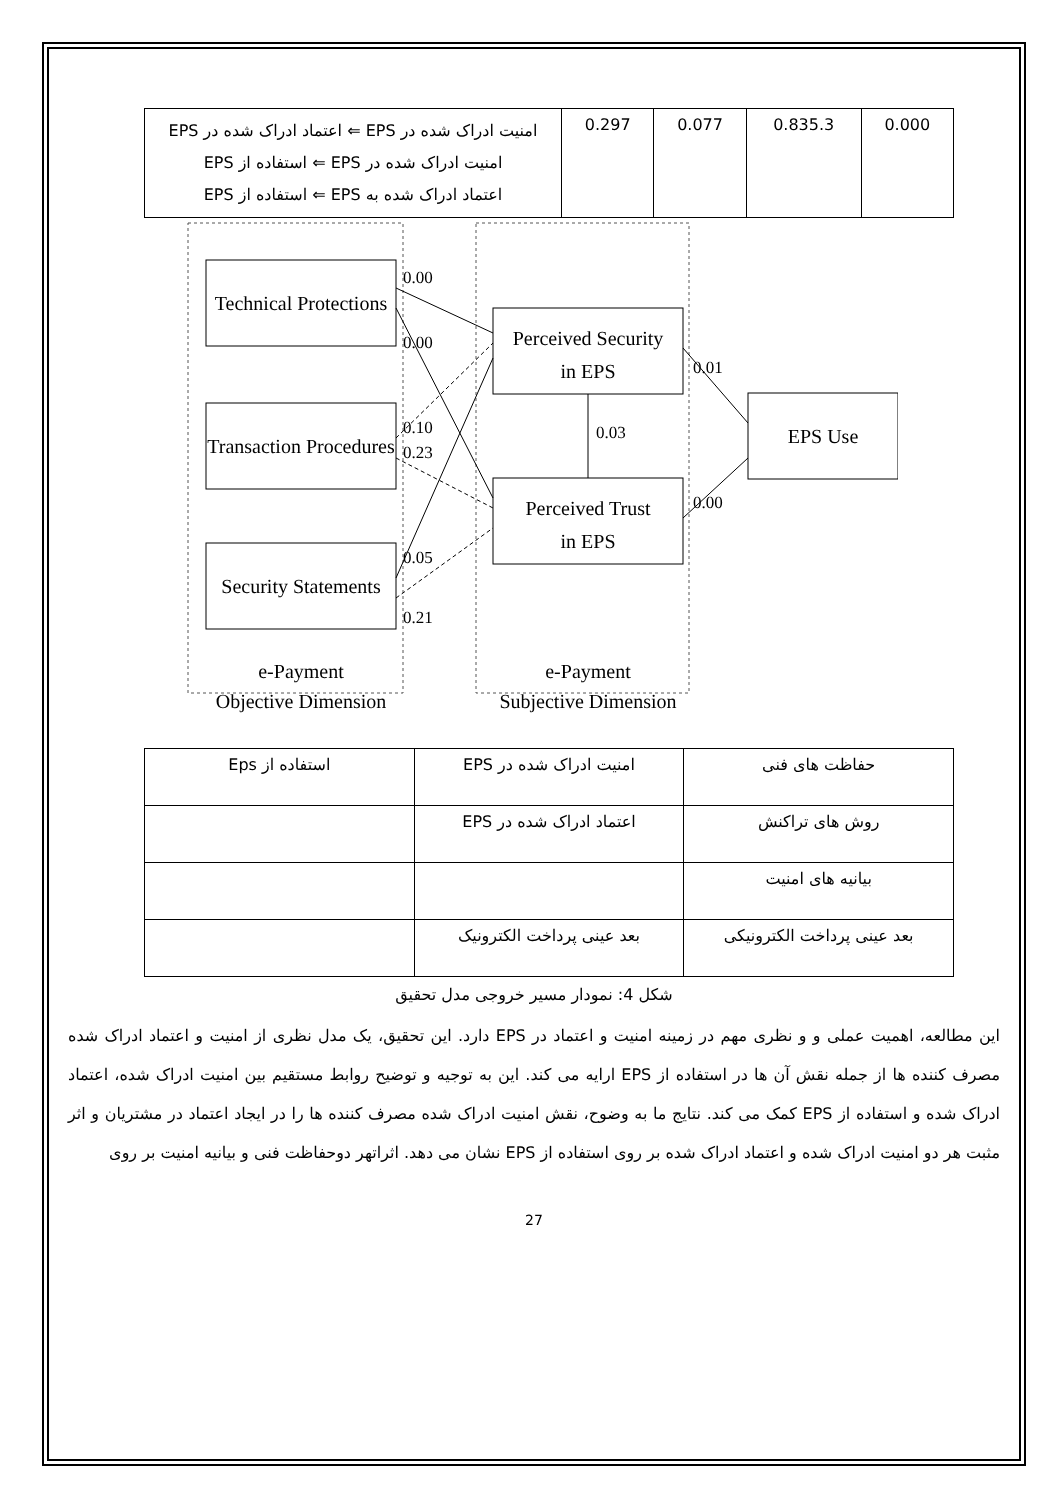| امنیت ادراک شده در EPS ⇐ اعتماد ادراک شده در EPS امنیت ادراک شده در EPS ⇐ استفاده از EPS اعتماد ادراک شده به EPS ⇐ استفاده از EPS | 0.297 | 0.077 | 0.835.3 | 0.000 |
Technical Protections
Transaction Procedures
Security Statements
Perceived Security
in EPS
Perceived Trust
in EPS
EPS Use
e-Payment
Objective Dimension
e-Payment
Subjective Dimension
0.00
0.00
0.10
0.23
0.05
0.21
0.01
0.00
0.03
| استفاده از Eps | امنیت ادراک شده در EPS | حفاظت های فنی |
| | اعتماد ادراک شده در EPS | روش های تراکنش |
| | | بیانیه های امنیت |
| | بعد عینی پرداخت الکترونیک | بعد عینی پرداخت الکترونیکی |
شکل 4: نمودار مسیر خروجی مدل تحقیق
این مطالعه، اهمیت عملی و و نظری مهم در زمینه امنیت و اعتماد در EPS دارد. این تحقیق، یک مدل نظری از امنیت و اعتماد ادراک شده مصرف کننده ها از جمله نقش آن ها در استفاده از EPS ارایه می کند. این به توجیه و توضیح روابط مستقیم بین امنیت ادراک شده، اعتماد ادراک شده و استفاده از EPS کمک می کند. نتایج ما به وضوح، نقش امنیت ادراک شده مصرف کننده ها را در ایجاد اعتماد در مشتریان و اثر مثبت هر دو امنیت ادراک شده و اعتماد ادراک شده بر روی استفاده از EPS نشان می دهد. اثراتهر دوحفاظت فنی و بیانیه امنیت بر روی
27